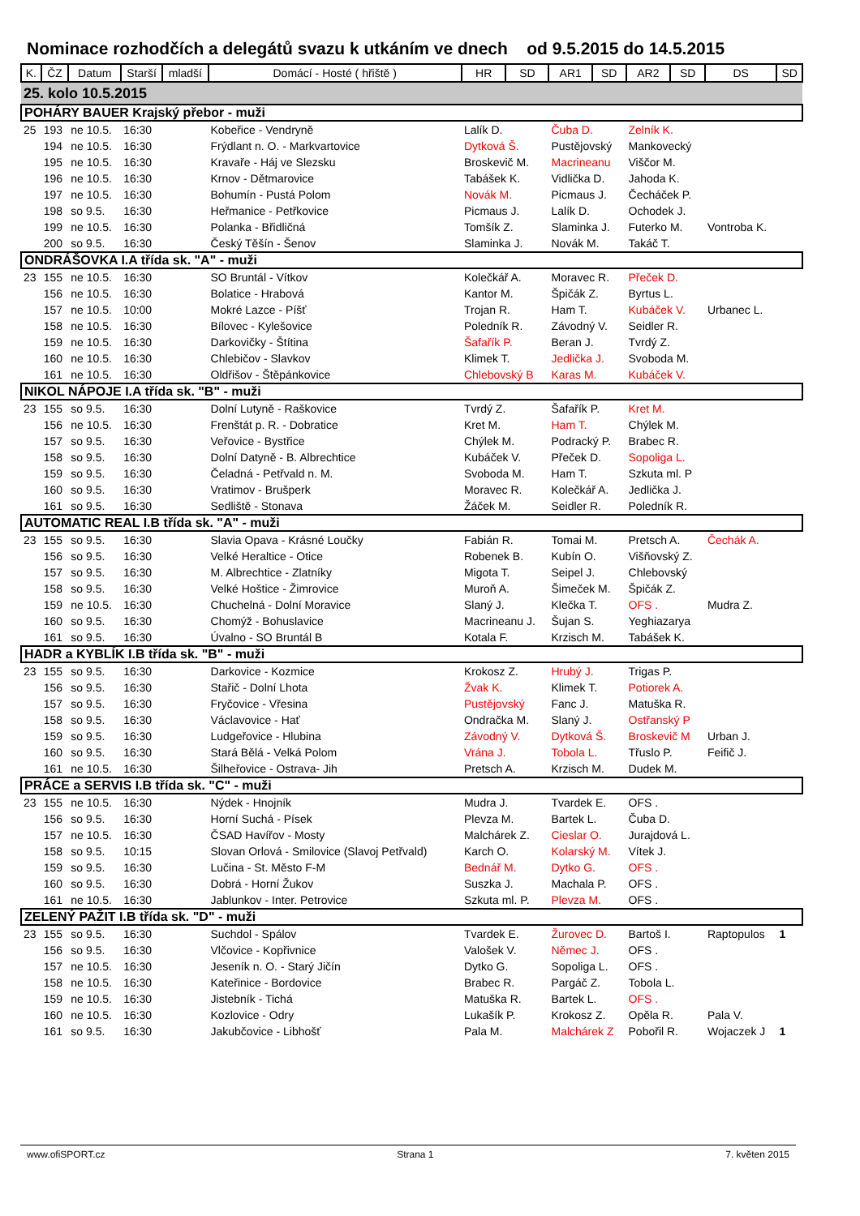Nominace rozhodčích a delegátů svazu k utkáním ve dnech od 9.5.2015 do 14.5.2015
| K. | ČZ | Datum | Starší | mladší | Domácí - Hosté ( hřiště ) | HR | SD | AR1 | SD | AR2 | SD | DS | SD |
| --- | --- | --- | --- | --- | --- | --- | --- | --- | --- | --- | --- | --- | --- |
| 25. kolo 10.5.2015 | | | | | | | | | | | | | |
| POHÁRY BAUER Krajský přebor - muži | | | | | | | | | | | | | |
| 25 | 193 | ne 10.5. | 16:30 | | Kobeřice - Vendryně | Lalík D. | | Čuba D. | | Zelník K. | | | |
| | 194 | ne 10.5. | 16:30 | | Frýdlant n. O. - Markvartovice | Dytková Š. | | Pustějovský | | Mankovecký | | | |
| | 195 | ne 10.5. | 16:30 | | Kravaře - Háj ve Slezsku | Broskevič M. | | Macrineanu | | Viščor M. | | | |
| | 196 | ne 10.5. | 16:30 | | Krnov - Dětmarovice | Tabášek K. | | Vidlička D. | | Jahoda K. | | | |
| | 197 | ne 10.5. | 16:30 | | Bohumín - Pustá Polom | Novák M. | | Picmaus J. | | Čecháček P. | | | |
| | 198 | so 9.5. | 16:30 | | Heřmanice - Petřkovice | Picmaus J. | | Lalík D. | | Ochodek J. | | | |
| | 199 | ne 10.5. | 16:30 | | Polanka - Břidličná | Tomšík Z. | | Slaminka J. | | Futerko M. | | Vontroba K. | |
| | 200 | so 9.5. | 16:30 | | Český Těšín - Šenov | Slaminka J. | | Novák M. | | Takáč T. | | | |
| ONDRÁŠOVKA I.A třída sk. "A" - muži | | | | | | | | | | | | | |
| 23 | 155 | ne 10.5. | 16:30 | | SO Bruntál - Vítkov | Kolečkář A. | | Moravec R. | | Přeček D. | | | |
| | 156 | ne 10.5. | 16:30 | | Bolatice - Hrabová | Kantor M. | | Špičák Z. | | Byrtus L. | | | |
| | 157 | ne 10.5. | 10:00 | | Mokré Lazce - Píšť | Trojan R. | | Ham T. | | Kubáček V. | | Urbanec L. | |
| | 158 | ne 10.5. | 16:30 | | Bílovec - Kylešovice | Poledník R. | | Závodný V. | | Seidler R. | | | |
| | 159 | ne 10.5. | 16:30 | | Darkovičky - Štítina | Šafařík P. | | Beran J. | | Tvrdý Z. | | | |
| | 160 | ne 10.5. | 16:30 | | Chlebičov - Slavkov | Klimek T. | | Jedlička J. | | Svoboda M. | | | |
| | 161 | ne 10.5. | 16:30 | | Oldřišov - Štěpánkovice | Chlebovský B | | Karas M. | | Kubáček V. | | | |
| NIKOL NÁPOJE I.A třída sk. "B" - muži | | | | | | | | | | | | | |
| 23 | 155 | so 9.5. | 16:30 | | Dolní Lutyně - Raškovice | Tvrdý Z. | | Šafařík P. | | Kret M. | | | |
| | 156 | ne 10.5. | 16:30 | | Frenštát p. R. - Dobratice | Kret M. | | Ham T. | | Chýlek M. | | | |
| | 157 | so 9.5. | 16:30 | | Veřovice - Bystřice | Chýlek M. | | Podracký P. | | Brabec R. | | | |
| | 158 | so 9.5. | 16:30 | | Dolní Datyně - B. Albrechtice | Kubáček V. | | Přeček D. | | Sopoliga L. | | | |
| | 159 | so 9.5. | 16:30 | | Čeladná - Petřvald n. M. | Svoboda M. | | Ham T. | | Szkuta ml. P | | | |
| | 160 | so 9.5. | 16:30 | | Vratimov - Brušperk | Moravec R. | | Kolečkář A. | | Jedlička J. | | | |
| | 161 | so 9.5. | 16:30 | | Sedliště - Stonava | Žáček M. | | Seidler R. | | Poledník R. | | | |
| AUTOMATIC REAL I.B třída sk. "A" - muži | | | | | | | | | | | | | |
| 23 | 155 | so 9.5. | 16:30 | | Slavia Opava - Krásné Loučky | Fabián R. | | Tomai M. | | Pretsch A. | | Čechák A. | |
| | 156 | so 9.5. | 16:30 | | Velké Heraltice - Otice | Robenek B. | | Kubín O. | | Višňovský Z. | | | |
| | 157 | so 9.5. | 16:30 | | M. Albrechtice - Zlatníky | Migota T. | | Seipel J. | | Chlebovský | | | |
| | 158 | so 9.5. | 16:30 | | Velké Hoštice - Žimrovice | Muroň A. | | Šimeček M. | | Špičák Z. | | | |
| | 159 | ne 10.5. | 16:30 | | Chuchelná - Dolní Moravice | Slaný J. | | Klečka T. | | OFS . | | Mudra Z. | |
| | 160 | so 9.5. | 16:30 | | Chomýž - Bohuslavice | Macrineanu J. | | Šujan S. | | Yeghiazarya | | | |
| | 161 | so 9.5. | 16:30 | | Úvalno - SO Bruntál B | Kotala F. | | Krzisch M. | | Tabášek K. | | | |
| HADR a KYBLÍK I.B třída sk. "B" - muži | | | | | | | | | | | | | |
| 23 | 155 | so 9.5. | 16:30 | | Darkovice - Kozmice | Krokosz Z. | | Hrubý J. | | Trigas P. | | | |
| | 156 | so 9.5. | 16:30 | | Stařič - Dolní Lhota | Žvak K. | | Klimek T. | | Potiorek A. | | | |
| | 157 | so 9.5. | 16:30 | | Fryčovice - Vřesina | Pustějovský | | Fanc J. | | Matuška R. | | | |
| | 158 | so 9.5. | 16:30 | | Václavovice - Hať | Ondračka M. | | Slaný J. | | Ostřanský P | | | |
| | 159 | so 9.5. | 16:30 | | Ludgeřovice - Hlubina | Závodný V. | | Dytková Š. | | Broskevič M | | Urban J. | |
| | 160 | so 9.5. | 16:30 | | Stará Bělá - Velká Polom | Vrána J. | | Tobola L. | | Třuslo P. | | Feifič J. | |
| | 161 | ne 10.5. | 16:30 | | Šilheřovice - Ostrava- Jih | Pretsch A. | | Krzisch M. | | Dudek M. | | | |
| PRÁCE a SERVIS I.B třída sk. "C" - muži | | | | | | | | | | | | | |
| 23 | 155 | ne 10.5. | 16:30 | | Nýdek - Hnojník | Mudra J. | | Tvardek E. | | OFS . | | | |
| | 156 | so 9.5. | 16:30 | | Horní Suchá - Písek | Plevza M. | | Bartek L. | | Čuba D. | | | |
| | 157 | ne 10.5. | 16:30 | | ČSAD Havířov - Mosty | Malchárek Z. | | Cieslar O. | | Jurajdová L. | | | |
| | 158 | so 9.5. | 10:15 | | Slovan Orlová - Smilovice (Slavoj Petřvald) | Karch O. | | Kolarský M. | | Vítek J. | | | |
| | 159 | so 9.5. | 16:30 | | Lučina - St. Město F-M | Bednář M. | | Dytko G. | | OFS . | | | |
| | 160 | so 9.5. | 16:30 | | Dobrá - Horní Žukov | Suszka J. | | Machala P. | | OFS . | | | |
| | 161 | ne 10.5. | 16:30 | | Jablunkov - Inter. Petrovice | Szkuta ml. P. | | Plevza M. | | OFS . | | | |
| ZELENÝ PAŽIT I.B třída sk. "D" - muži | | | | | | | | | | | | | |
| 23 | 155 | so 9.5. | 16:30 | | Suchdol - Spálov | Tvardek E. | | Žurovec D. | | Bartoš I. | | Raptopulos | 1 |
| | 156 | so 9.5. | 16:30 | | Vlčovice - Kopřivnice | Valošek V. | | Němec J. | | OFS . | | | |
| | 157 | ne 10.5. | 16:30 | | Jeseník n. O. - Starý Jičín | Dytko G. | | Sopoliga L. | | OFS . | | | |
| | 158 | ne 10.5. | 16:30 | | Kateřinice - Bordovice | Brabec R. | | Pargáč Z. | | Tobola L. | | | |
| | 159 | ne 10.5. | 16:30 | | Jistebník - Tichá | Matuška R. | | Bartek L. | | OFS . | | | |
| | 160 | ne 10.5. | 16:30 | | Kozlovice - Odry | Lukašík P. | | Krokosz Z. | | Opěla R. | | Pala V. | |
| | 161 | so 9.5. | 16:30 | | Jakubčovice - Libhošť | Pala M. | | Malchárek Z | | Pobořil R. | | Wojaczek J | 1 |
www.ofiSPORT.cz Strana 1 7. květen 2015